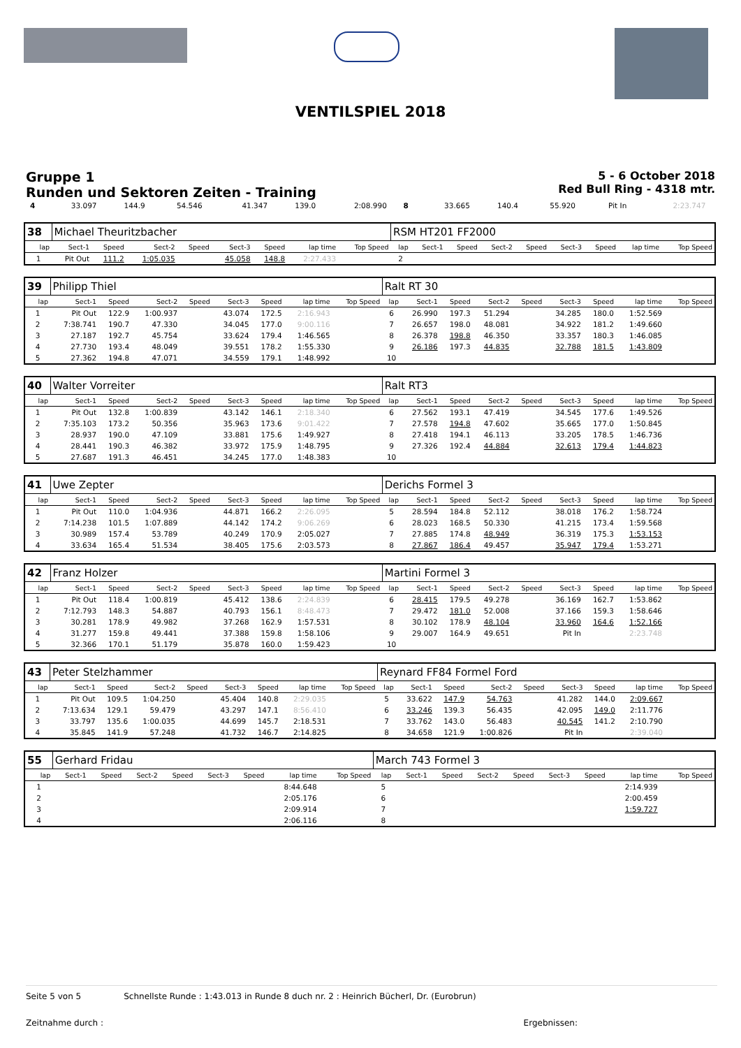VENTILSPIEL 2018
Gruppe 1
Runden und Sektoren Zeiten - Training
5 - 6 October 2018
Red Bull Ring - 4318 mtr.
| 4 | 33.097 | 144.9 | 54.546 | | 41.347 | 139.0 | 2:08.990 | | 8 | 33.665 | 140.4 | 55.920 | | Pit In | | 2:23.747 | |
| 38 | Michael Theuritzbacher | | | | | | | | RSM HT201 FF2000 | | | | | | | | |
| lap | Sect-1 | Speed | Sect-2 | Speed | Sect-3 | Speed | lap time | Top Speed | lap | Sect-1 | Speed | Sect-2 | Speed | Sect-3 | Speed | lap time | Top Speed |
| 1 | Pit Out | 111.2 | 1:05.035 | | 45.058 | 148.8 | 2:27.433 | | 2 | | | | | | | | |
| 39 | Philipp Thiel | | | | | | | | Ralt RT 30 | | | | | | | | |
| lap | Sect-1 | Speed | Sect-2 | Speed | Sect-3 | Speed | lap time | Top Speed | lap | Sect-1 | Speed | Sect-2 | Speed | Sect-3 | Speed | lap time | Top Speed |
| 1 | Pit Out | 122.9 | 1:00.937 | | 43.074 | 172.5 | 2:16.943 | | 6 | 26.990 | 197.3 | 51.294 | | 34.285 | 180.0 | 1:52.569 | |
| 2 | 7:38.741 | 190.7 | 47.330 | | 34.045 | 177.0 | 9:00.116 | | 7 | 26.657 | 198.0 | 48.081 | | 34.922 | 181.2 | 1:49.660 | |
| 3 | 27.187 | 192.7 | 45.754 | | 33.624 | 179.4 | 1:46.565 | | 8 | 26.378 | 198.8 | 46.350 | | 33.357 | 180.3 | 1:46.085 | |
| 4 | 27.730 | 193.4 | 48.049 | | 39.551 | 178.2 | 1:55.330 | | 9 | 26.186 | 197.3 | 44.835 | | 32.788 | 181.5 | 1:43.809 | |
| 5 | 27.362 | 194.8 | 47.071 | | 34.559 | 179.1 | 1:48.992 | | 10 | | | | | | | | |
| 40 | Walter Vorreiter | | | | | | | | Ralt RT3 | | | | | | | | |
| lap | Sect-1 | Speed | Sect-2 | Speed | Sect-3 | Speed | lap time | Top Speed | lap | Sect-1 | Speed | Sect-2 | Speed | Sect-3 | Speed | lap time | Top Speed |
| 1 | Pit Out | 132.8 | 1:00.839 | | 43.142 | 146.1 | 2:18.340 | | 6 | 27.562 | 193.1 | 47.419 | | 34.545 | 177.6 | 1:49.526 | |
| 2 | 7:35.103 | 173.2 | 50.356 | | 35.963 | 173.6 | 9:01.422 | | 7 | 27.578 | 194.8 | 47.602 | | 35.665 | 177.0 | 1:50.845 | |
| 3 | 28.937 | 190.0 | 47.109 | | 33.881 | 175.6 | 1:49.927 | | 8 | 27.418 | 194.1 | 46.113 | | 33.205 | 178.5 | 1:46.736 | |
| 4 | 28.441 | 190.3 | 46.382 | | 33.972 | 175.9 | 1:48.795 | | 9 | 27.326 | 192.4 | 44.884 | | 32.613 | 179.4 | 1:44.823 | |
| 5 | 27.687 | 191.3 | 46.451 | | 34.245 | 177.0 | 1:48.383 | | 10 | | | | | | | | |
| 41 | Uwe Zepter | | | | | | | | Derichs Formel 3 | | | | | | | | |
| lap | Sect-1 | Speed | Sect-2 | Speed | Sect-3 | Speed | lap time | Top Speed | lap | Sect-1 | Speed | Sect-2 | Speed | Sect-3 | Speed | lap time | Top Speed |
| 1 | Pit Out | 110.0 | 1:04.936 | | 44.871 | 166.2 | 2:26.095 | | 5 | 28.594 | 184.8 | 52.112 | | 38.018 | 176.2 | 1:58.724 | |
| 2 | 7:14.238 | 101.5 | 1:07.889 | | 44.142 | 174.2 | 9:06.269 | | 6 | 28.023 | 168.5 | 50.330 | | 41.215 | 173.4 | 1:59.568 | |
| 3 | 30.989 | 157.4 | 53.789 | | 40.249 | 170.9 | 2:05.027 | | 7 | 27.885 | 174.8 | 48.949 | | 36.319 | 175.3 | 1:53.153 | |
| 4 | 33.634 | 165.4 | 51.534 | | 38.405 | 175.6 | 2:03.573 | | 8 | 27.867 | 186.4 | 49.457 | | 35.947 | 179.4 | 1:53.271 | |
| 42 | Franz Holzer | | | | | | | | Martini Formel 3 | | | | | | | | |
| lap | Sect-1 | Speed | Sect-2 | Speed | Sect-3 | Speed | lap time | Top Speed | lap | Sect-1 | Speed | Sect-2 | Speed | Sect-3 | Speed | lap time | Top Speed |
| 1 | Pit Out | 118.4 | 1:00.819 | | 45.412 | 138.6 | 2:24.839 | | 6 | 28.415 | 179.5 | 49.278 | | 36.169 | 162.7 | 1:53.862 | |
| 2 | 7:12.793 | 148.3 | 54.887 | | 40.793 | 156.1 | 8:48.473 | | 7 | 29.472 | 181.0 | 52.008 | | 37.166 | 159.3 | 1:58.646 | |
| 3 | 30.281 | 178.9 | 49.982 | | 37.268 | 162.9 | 1:57.531 | | 8 | 30.102 | 178.9 | 48.104 | | 33.960 | 164.6 | 1:52.166 | |
| 4 | 31.277 | 159.8 | 49.441 | | 37.388 | 159.8 | 1:58.106 | | 9 | 29.007 | 164.9 | 49.651 | | Pit In | | 2:23.748 | |
| 5 | 32.366 | 170.1 | 51.179 | | 35.878 | 160.0 | 1:59.423 | | 10 | | | | | | | | |
| 43 | Peter Stelzhammer | | | | | | | | Reynard FF84 Formel Ford | | | | | | | | |
| lap | Sect-1 | Speed | Sect-2 | Speed | Sect-3 | Speed | lap time | Top Speed | lap | Sect-1 | Speed | Sect-2 | Speed | Sect-3 | Speed | lap time | Top Speed |
| 1 | Pit Out | 109.5 | 1:04.250 | | 45.404 | 140.8 | 2:29.035 | | 5 | 33.622 | 147.9 | 54.763 | | 41.282 | 144.0 | 2:09.667 | |
| 2 | 7:13.634 | 129.1 | 59.479 | | 43.297 | 147.1 | 8:56.410 | | 6 | 33.246 | 139.3 | 56.435 | | 42.095 | 149.0 | 2:11.776 | |
| 3 | 33.797 | 135.6 | 1:00.035 | | 44.699 | 145.7 | 2:18.531 | | 7 | 33.762 | 143.0 | 56.483 | | 40.545 | 141.2 | 2:10.790 | |
| 4 | 35.845 | 141.9 | 57.248 | | 41.732 | 146.7 | 2:14.825 | | 8 | 34.658 | 121.9 | 1:00.826 | | Pit In | | 2:39.040 | |
| 55 | Gerhard Fridau | | | | | | | | March 743 Formel 3 | | | | | | | | |
| lap | Sect-1 | Speed | Sect-2 | Speed | Sect-3 | Speed | lap time | Top Speed | lap | Sect-1 | Speed | Sect-2 | Speed | Sect-3 | Speed | lap time | Top Speed |
| 1 | | | | | | | 8:44.648 | | 5 | | | | | | | 2:14.939 | |
| 2 | | | | | | | 2:05.176 | | 6 | | | | | | | 2:00.459 | |
| 3 | | | | | | | 2:09.914 | | 7 | | | | | | | 1:59.727 | |
| 4 | | | | | | | 2:06.116 | | 8 | | | | | | | | |
Seite 5 von 5 Schnellste Runde : 1:43.013 in Runde 8 duch nr. 2 : Heinrich Bücherl, Dr. (Eurobrun)
Zeitnahme durch : Ergebnissen: